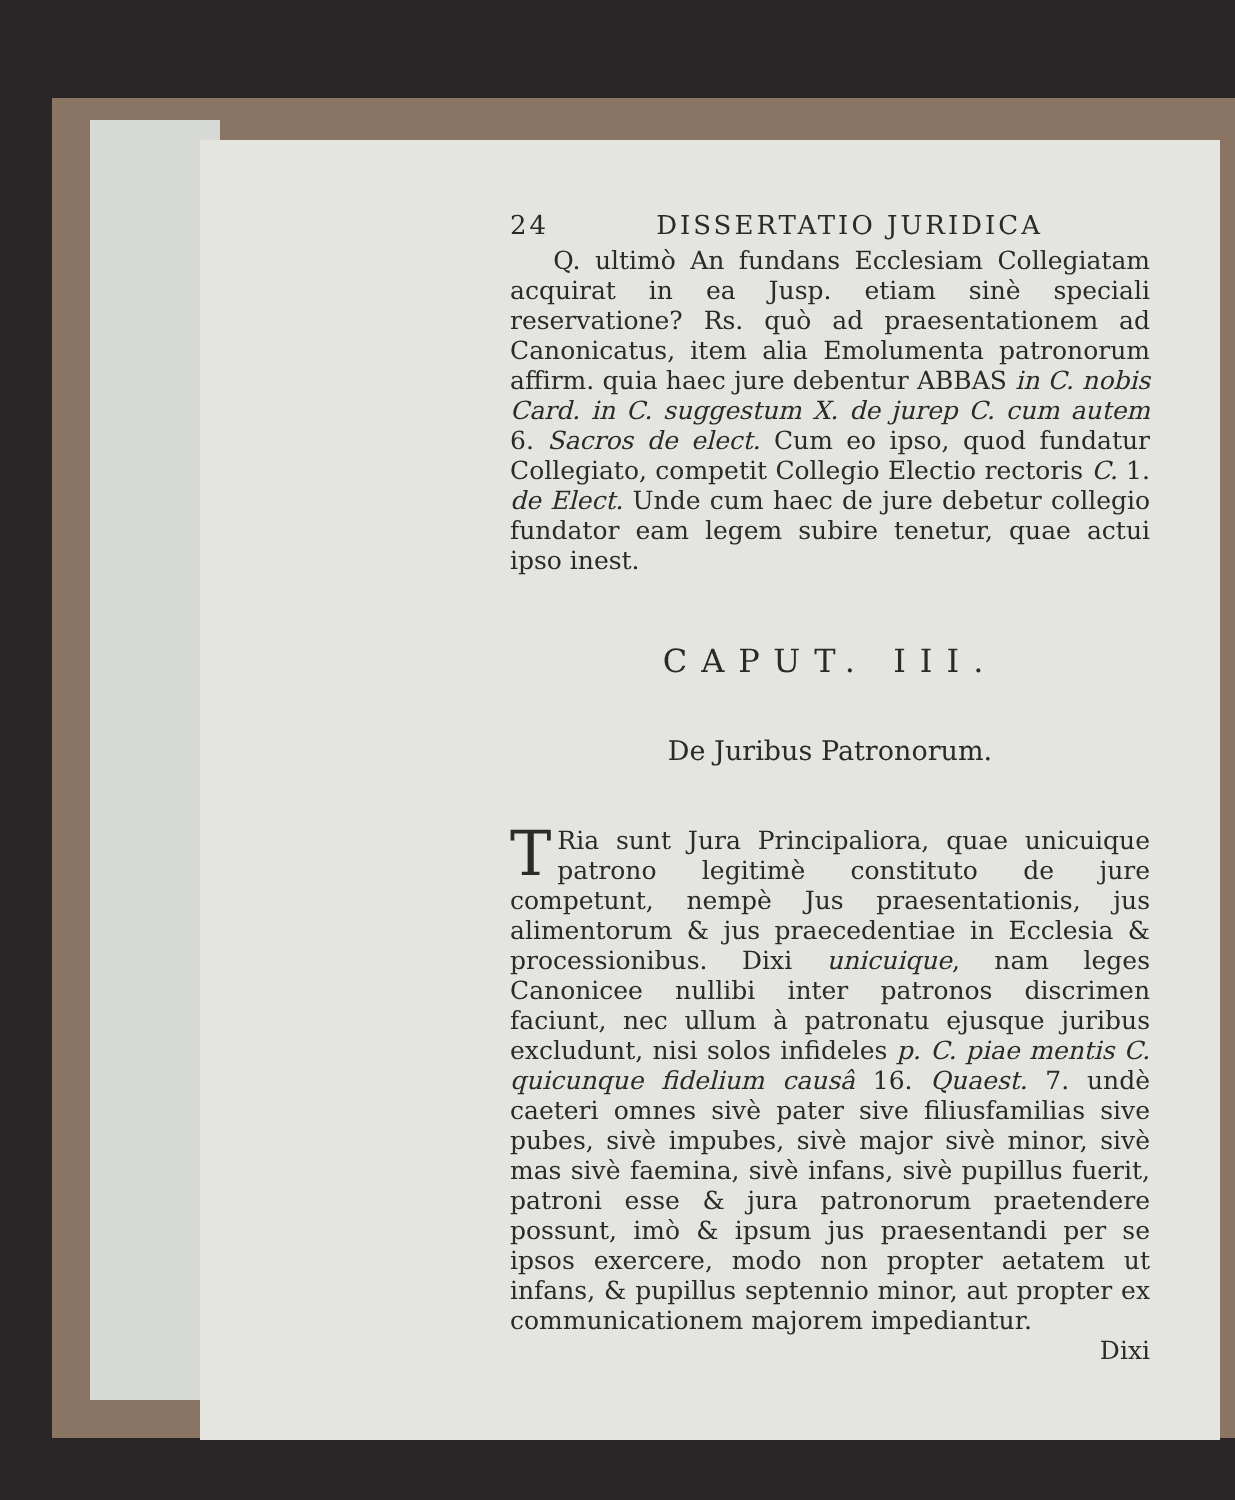24 DISSERTATIO JURIDICA
Q. ultimò An fundans Ecclesiam Collegiatam acquirat in ea Jusp. etiam sinè speciali reservatione? Rs. quò ad praesentationem ad Canonicatus, item alia Emolumenta patronorum affirm. quia haec jure debentur ABBAS in C. nobis Card. in C. suggestum X. de jurep C. cum autem 6. Sacros de elect. Cum eo ipso, quod fundatur Collegiato, competit Collegio Electio rectoris C. 1. de Elect. Unde cum haec de jure debetur collegio fundator eam legem subire tenetur, quae actui ipso inest.
CAPUT. III.
De Juribus Patronorum.
TRia sunt Jura Principaliora, quae unicuique patrono legitimè constituto de jure competunt, nempè Jus praesentationis, jus alimentorum & jus praecedentiae in Ecclesia & processionibus. Dixi unicuique, nam leges Canonicee nullibi inter patronos discrimen faciunt, nec ullum à patronatu ejusque juribus excludunt, nisi solos infideles p. C. piae mentis C. quicunque fidelium causâ 16. Quaest. 7. undè caeteri omnes sivè pater sive filiusfamilias sive pubes, sivè impubes, sivè major sivè minor, sivè mas sivè faemina, sivè infans, sivè pupillus fuerit, patroni esse & jura patronorum praetendere possunt, imò & ipsum jus praesentandi per se ipsos exercere, modo non propter aetatem ut infans, & pupillus septennio minor, aut propter ex communicationem majorem impediantur.
Dixi